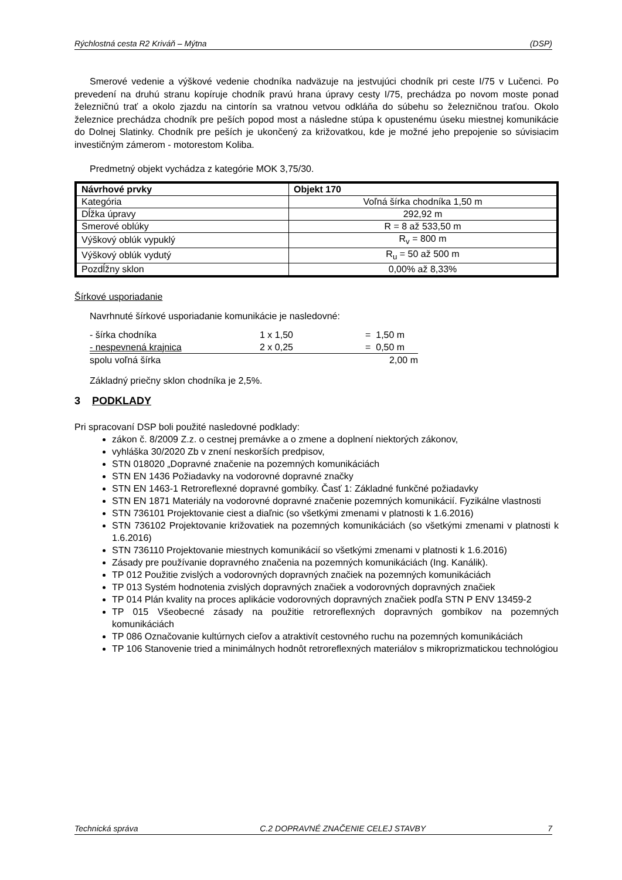Rýchlostná cesta R2 Kriváň – Mýtna (DSP)
Smerové vedenie a výškové vedenie chodníka nadväzuje na jestvujúci chodník pri ceste I/75 v Lučenci. Po prevedení na druhú stranu kopíruje chodník pravú hrana úpravy cesty I/75, prechádza po novom moste ponad železničnú trať a okolo zjazdu na cintorín sa vratnou vetvou odkláňa do súbehu so železničnou traťou. Okolo železnice prechádza chodník pre peších popod most a následne stúpa k opustenému úseku miestnej komunikácie do Dolnej Slatinky. Chodník pre peších je ukončený za križovatkou, kde je možné jeho prepojenie so súvisiacim investičným zámerom - motorestom Koliba.
Predmetný objekt vychádza z kategórie MOK 3,75/30.
| Návrhové prvky | Objekt 170 |
| --- | --- |
| Kategória | Voľná šírka chodníka 1,50 m |
| Dĺžka úpravy | 292,92 m |
| Smerové oblúky | R = 8 až 533,50 m |
| Výškový oblúk vypuklý | R<sub>v</sub> = 800 m |
| Výškový oblúk vydutý | R<sub>u</sub> = 50 až 500 m |
| Pozdĺžny sklon | 0,00% až 8,33% |
Šírkové usporiadanie
Navrhnuté šírkové usporiadanie komunikácie je nasledovné:
| - šírka chodníka | 1 x 1,50 | = 1,50 m |
| - nespevnená krajnica | 2 x 0,25 | = 0,50 m |
| spolu voľná šírka | | 2,00 m |
Základný priečny sklon chodníka je 2,5%.
3 PODKLADY
Pri spracovaní DSP boli použité nasledovné podklady:
zákon č. 8/2009 Z.z. o cestnej premávke a o zmene a doplnení niektorých zákonov,
vyhláška 30/2020 Zb v znení neskorších predpisov,
STN 018020 „Dopravné značenie na pozemných komunikáciách
STN EN 1436 Požiadavky na vodorovné dopravné značky
STN EN 1463-1 Retroreflexné dopravné gombíky. Časť 1: Základné funkčné požiadavky
STN EN 1871 Materiály na vodorovné dopravné značenie pozemných komunikácií. Fyzikálne vlastnosti
STN 736101 Projektovanie ciest a diaľnic (so všetkými zmenami v platnosti k 1.6.2016)
STN 736102 Projektovanie križovatiek na pozemných komunikáciách (so všetkými zmenami v platnosti k 1.6.2016)
STN 736110 Projektovanie miestnych komunikácií so všetkými zmenami v platnosti k 1.6.2016)
Zásady pre používanie dopravného značenia na pozemných komunikáciách (Ing. Kanálik).
TP 012 Použitie zvislých a vodorovných dopravných značiek na pozemných komunikáciách
TP 013 Systém hodnotenia zvislých dopravných značiek a vodorovných dopravných značiek
TP 014 Plán kvality na proces aplikácie vodorovných dopravných značiek podľa STN P ENV 13459-2
TP 015 Všeobecné zásady na použitie retroreflexných dopravných gombíkov na pozemných komunikáciách
TP 086 Označovanie kultúrnych cieľov a atraktivít cestovného ruchu na pozemných komunikáciách
TP 106 Stanovenie tried a minimálnych hodnôt retroreflexných materiálov s mikroprizmatickou technológiou
Technická správa C.2 DOPRAVNÉ ZNAČENIE CELEJ STAVBY 7